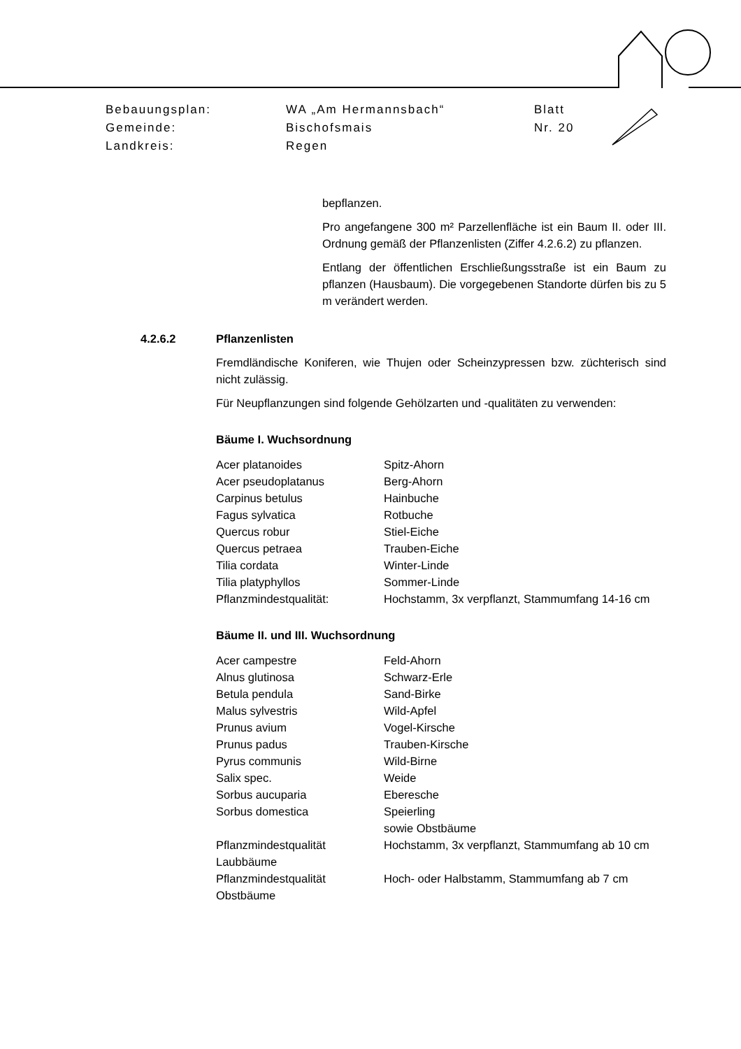| Bebauungsplan: | WA „Am Hermannsbach“ | Blatt |
| Gemeinde: | Bischofsmais | Nr. 20 |
| Landkreis: | Regen | |
bepflanzen.
Pro angefangene 300 m² Parzellenfläche ist ein Baum II. oder III. Ordnung gemäß der Pflanzenlisten (Ziffer 4.2.6.2) zu pflanzen.
Entlang der öffentlichen Erschließungsstraße ist ein Baum zu pflanzen (Hausbaum). Die vorgegebenen Standorte dürfen bis zu 5 m verändert werden.
4.2.6.2 Pflanzenlisten
Fremdländische Koniferen, wie Thujen oder Scheinzypressen bzw. züchterisch sind nicht zulässig.
Für Neupflanzungen sind folgende Gehölzarten und -qualitäten zu verwenden:
Bäume I. Wuchsordnung
| Acer platanoides | Spitz-Ahorn |
| Acer pseudoplatanus | Berg-Ahorn |
| Carpinus betulus | Hainbuche |
| Fagus sylvatica | Rotbuche |
| Quercus robur | Stiel-Eiche |
| Quercus petraea | Trauben-Eiche |
| Tilia cordata | Winter-Linde |
| Tilia platyphyllos | Sommer-Linde |
| Pflanzmindestqualität: | Hochstamm, 3x verpflanzt, Stammumfang 14-16 cm |
Bäume II. und III. Wuchsordnung
| Acer campestre | Feld-Ahorn |
| Alnus glutinosa | Schwarz-Erle |
| Betula pendula | Sand-Birke |
| Malus sylvestris | Wild-Apfel |
| Prunus avium | Vogel-Kirsche |
| Prunus padus | Trauben-Kirsche |
| Pyrus communis | Wild-Birne |
| Salix spec. | Weide |
| Sorbus aucuparia | Eberesche |
| Sorbus domestica | Speierling sowie Obstbäume |
| Pflanzmindestqualität Laubbäume | Hochstamm, 3x verpflanzt, Stammumfang ab 10 cm |
| Pflanzmindestqualität Obstbäume | Hoch- oder Halbstamm, Stammumfang ab 7 cm |